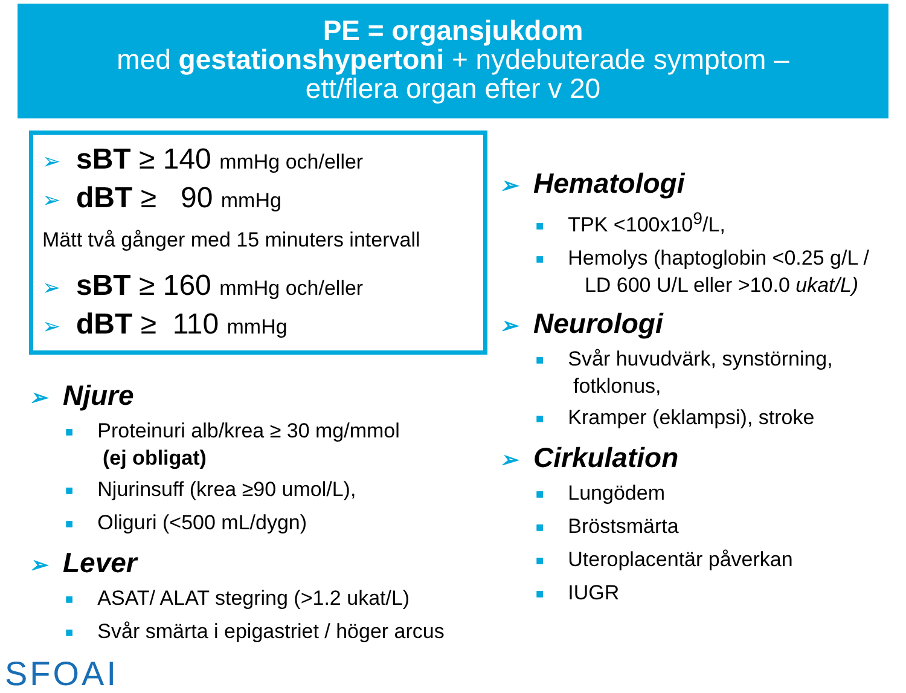PE = organsjukdom
med gestationshypertoni + nydebuterade symptom –
ett/flera organ efter v 20
➢ sBT ≥ 140 mmHg och/eller
➢ dBT ≥ 90 mmHg
Mätt två gånger med 15 minuters intervall
➢ sBT ≥ 160 mmHg och/eller
➢ dBT ≥ 110 mmHg
➢ Njure
■ Proteinuri alb/krea ≥ 30 mg/mmol
(ej obligat)
■ Njurinsuff (krea ≥90 umol/L),
■ Oliguri (<500 mL/dygn)
➢ Lever
■ ASAT/ ALAT stegring (>1.2 ukat/L)
■ Svår smärta i epigastriet / höger arcus
SFOAI
➢ Hematologi
■ TPK <100x10<sup>9</sup>/L,
■ Hemolys (haptoglobin <0.25 g/L /
LD 600 U/L eller >10.0 ukat/L)
➢ Neurologi
■ Svår huvudvärk, synstörning,
fotklonus,
■ Kramper (eklampsi), stroke
➢ Cirkulation
■ Lungödem
■ Bröstsmärta
■ Uteroplacentär påverkan
■ IUGR